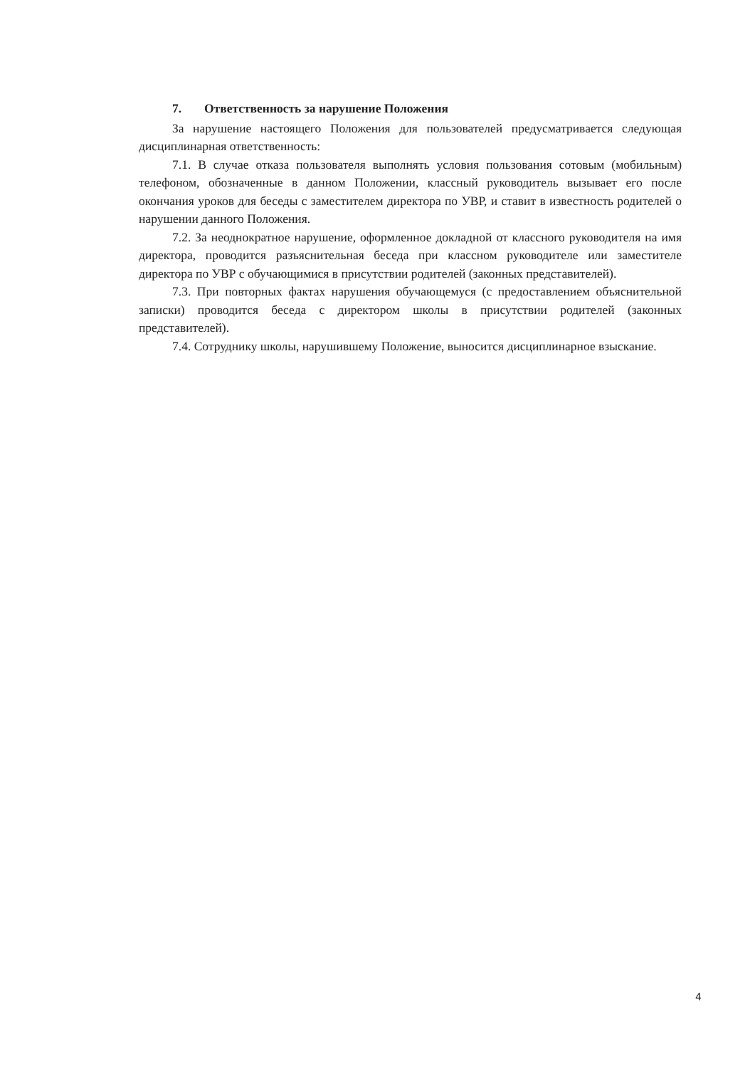7. Ответственность за нарушение Положения
За нарушение настоящего Положения для пользователей предусматривается следующая дисциплинарная ответственность:
7.1. В случае отказа пользователя выполнять условия пользования сотовым (мобильным) телефоном, обозначенные в данном Положении, классный руководитель вызывает его после окончания уроков для беседы с заместителем директора по УВР, и ставит в известность родителей о нарушении данного Положения.
7.2. За неоднократное нарушение, оформленное докладной от классного руководителя на имя директора, проводится разъяснительная беседа при классном руководителе или заместителе директора по УВР с обучающимися в присутствии родителей (законных представителей).
7.3. При повторных фактах нарушения обучающемуся (с предоставлением объяснительной записки) проводится беседа с директором школы в присутствии родителей (законных представителей).
7.4. Сотруднику школы, нарушившему Положение, выносится дисциплинарное взыскание.
4